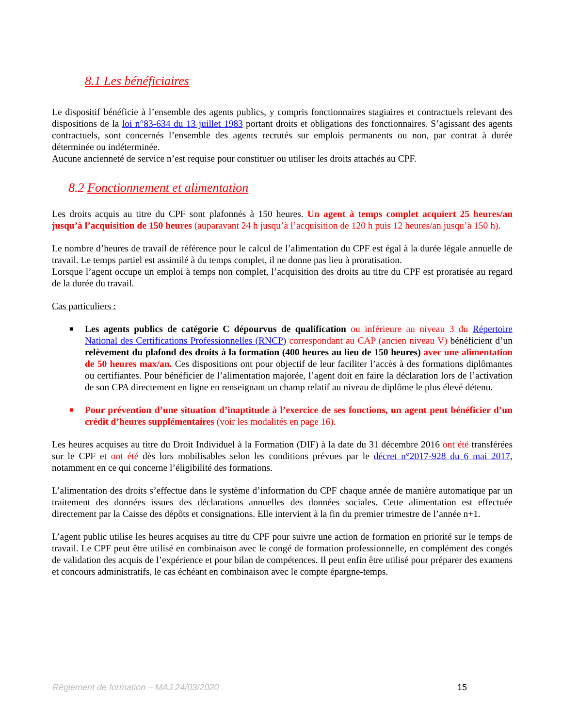8.1 Les bénéficiaires
Le dispositif bénéficie à l’ensemble des agents publics, y compris fonctionnaires stagiaires et contractuels relevant des dispositions de la loi n°83-634 du 13 juillet 1983 portant droits et obligations des fonctionnaires. S’agissant des agents contractuels, sont concernés l’ensemble des agents recrutés sur emplois permanents ou non, par contrat à durée déterminée ou indéterminée.
Aucune ancienneté de service n’est requise pour constituer ou utiliser les droits attachés au CPF.
8.2 Fonctionnement et alimentation
Les droits acquis au titre du CPF sont plafonnés à 150 heures. Un agent à temps complet acquiert 25 heures/an jusqu’à l’acquisition de 150 heures (auparavant 24 h jusqu’à l’acquisition de 120 h puis 12 heures/an jusqu’à 150 h).
Le nombre d’heures de travail de référence pour le calcul de l’alimentation du CPF est égal à la durée légale annuelle de travail. Le temps partiel est assimilé à du temps complet, il ne donne pas lieu à proratisation.
Lorsque l’agent occupe un emploi à temps non complet, l’acquisition des droits au titre du CPF est proratisée au regard de la durée du travail.
Cas particuliers :
■ Les agents publics de catégorie C dépourvus de qualification ou inférieure au niveau 3 du Répertoire National des Certifications Professionnelles (RNCP) correspondant au CAP (ancien niveau V) bénéficient d’un relèvement du plafond des droits à la formation (400 heures au lieu de 150 heures) avec une alimentation de 50 heures max/an. Ces dispositions ont pour objectif de leur faciliter l’accès à des formations diplômantes ou certifiantes. Pour bénéficier de l’alimentation majorée, l’agent doit en faire la déclaration lors de l’activation de son CPA directement en ligne en renseignant un champ relatif au niveau de diplôme le plus élevé détenu.
■ Pour prévention d’une situation d’inaptitude à l’exercice de ses fonctions, un agent peut bénéficier d’un crédit d’heures supplémentaires (voir les modalités en page 16).
Les heures acquises au titre du Droit Individuel à la Formation (DIF) à la date du 31 décembre 2016 ont été transférées sur le CPF et ont été dès lors mobilisables selon les conditions prévues par le décret n°2017-928 du 6 mai 2017, notamment en ce qui concerne l’éligibilité des formations.
L’alimentation des droits s’effectue dans le système d’information du CPF chaque année de manière automatique par un traitement des données issues des déclarations annuelles des données sociales. Cette alimentation est effectuée directement par la Caisse des dépôts et consignations. Elle intervient à la fin du premier trimestre de l’année n+1.
L’agent public utilise les heures acquises au titre du CPF pour suivre une action de formation en priorité sur le temps de travail. Le CPF peut être utilisé en combinaison avec le congé de formation professionnelle, en complément des congés de validation des acquis de l’expérience et pour bilan de compétences. Il peut enfin être utilisé pour préparer des examens et concours administratifs, le cas échéant en combinaison avec le compte épargne-temps.
Règlement de formation – MAJ 24/03/2020 15